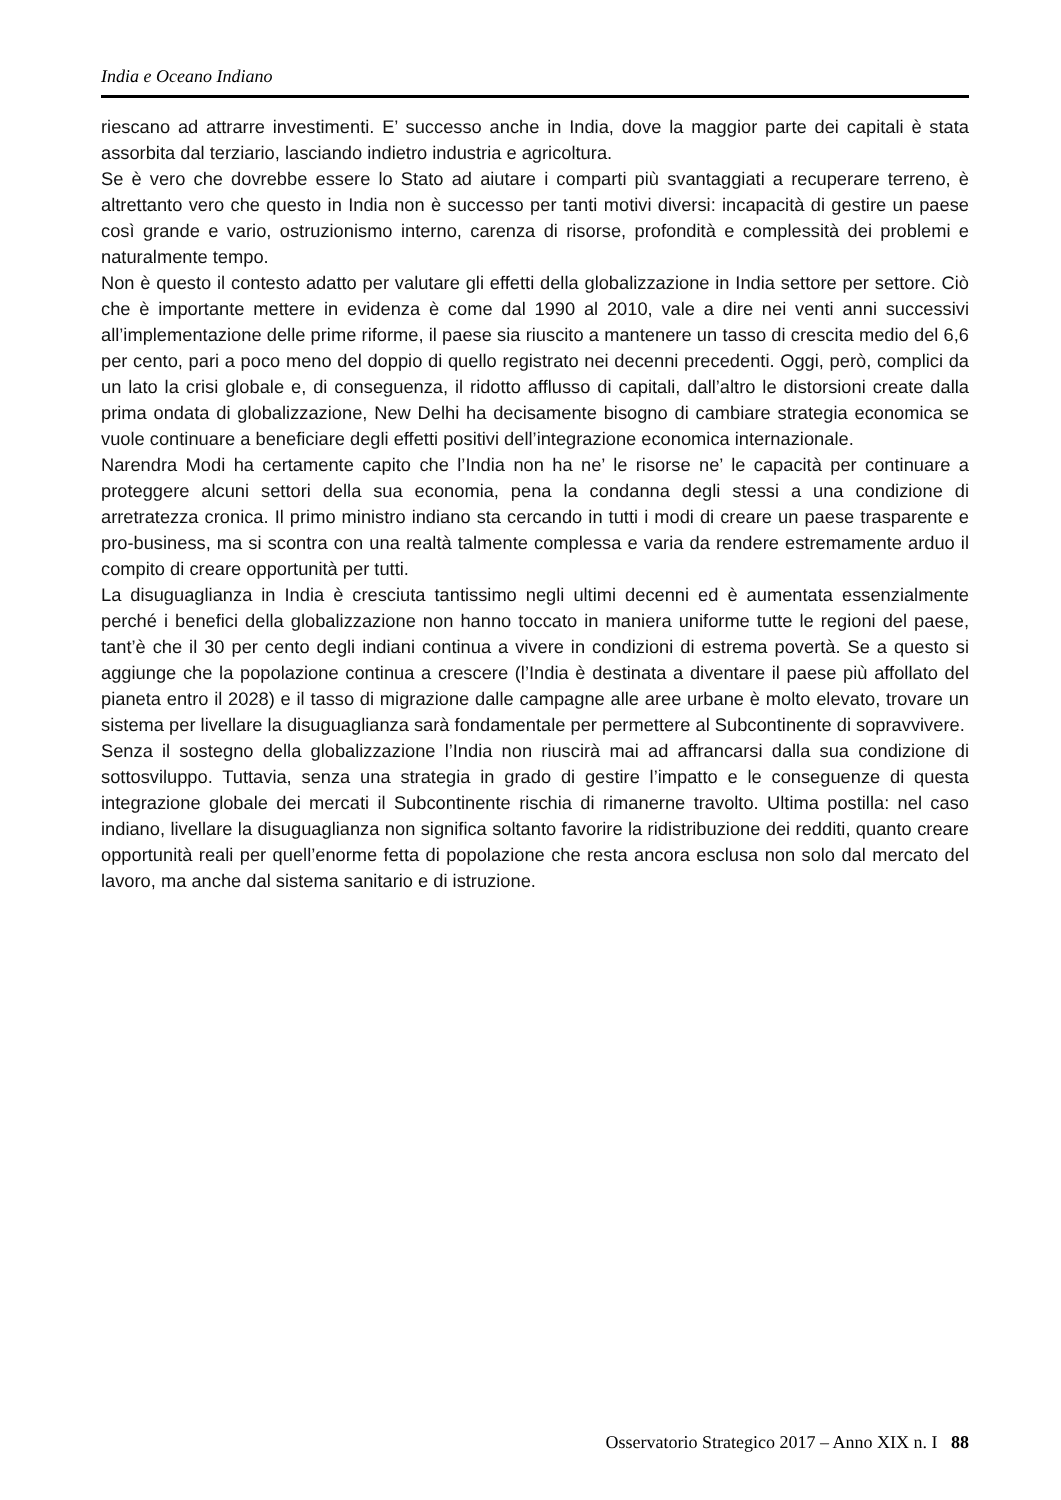India e Oceano Indiano
riescano ad attrarre investimenti. E’ successo anche in India, dove la maggior parte dei capitali è stata assorbita dal terziario, lasciando indietro industria e agricoltura.
Se è vero che dovrebbe essere lo Stato ad aiutare i comparti più svantaggiati a recuperare terreno, è altrettanto vero che questo in India non è successo per tanti motivi diversi: incapacità di gestire un paese così grande e vario, ostruzionismo interno, carenza di risorse, profondità e complessità dei problemi e naturalmente tempo.
Non è questo il contesto adatto per valutare gli effetti della globalizzazione in India settore per settore. Ciò che è importante mettere in evidenza è come dal 1990 al 2010, vale a dire nei venti anni successivi all’implementazione delle prime riforme, il paese sia riuscito a mantenere un tasso di crescita medio del 6,6 per cento, pari a poco meno del doppio di quello registrato nei decenni precedenti. Oggi, però, complici da un lato la crisi globale e, di conseguenza, il ridotto afflusso di capitali, dall’altro le distorsioni create dalla prima ondata di globalizzazione, New Delhi ha decisamente bisogno di cambiare strategia economica se vuole continuare a beneficiare degli effetti positivi dell’integrazione economica internazionale.
Narendra Modi ha certamente capito che l’India non ha ne’ le risorse ne’ le capacità per continuare a proteggere alcuni settori della sua economia, pena la condanna degli stessi a una condizione di arretratezza cronica. Il primo ministro indiano sta cercando in tutti i modi di creare un paese trasparente e pro-business, ma si scontra con una realtà talmente complessa e varia da rendere estremamente arduo il compito di creare opportunità per tutti.
La disuguaglianza in India è cresciuta tantissimo negli ultimi decenni ed è aumentata essenzialmente perché i benefici della globalizzazione non hanno toccato in maniera uniforme tutte le regioni del paese, tant’è che il 30 per cento degli indiani continua a vivere in condizioni di estrema povertà. Se a questo si aggiunge che la popolazione continua a crescere (l’India è destinata a diventare il paese più affollato del pianeta entro il 2028) e il tasso di migrazione dalle campagne alle aree urbane è molto elevato, trovare un sistema per livellare la disuguaglianza sarà fondamentale per permettere al Subcontinente di sopravvivere.
Senza il sostegno della globalizzazione l’India non riuscirà mai ad affrancarsi dalla sua condizione di sottosviluppo. Tuttavia, senza una strategia in grado di gestire l’impatto e le conseguenze di questa integrazione globale dei mercati il Subcontinente rischia di rimanerne travolto. Ultima postilla: nel caso indiano, livellare la disuguaglianza non significa soltanto favorire la ridistribuzione dei redditi, quanto creare opportunità reali per quell’enorme fetta di popolazione che resta ancora esclusa non solo dal mercato del lavoro, ma anche dal sistema sanitario e di istruzione.
Osservatorio Strategico 2017 – Anno XIX n. I 88